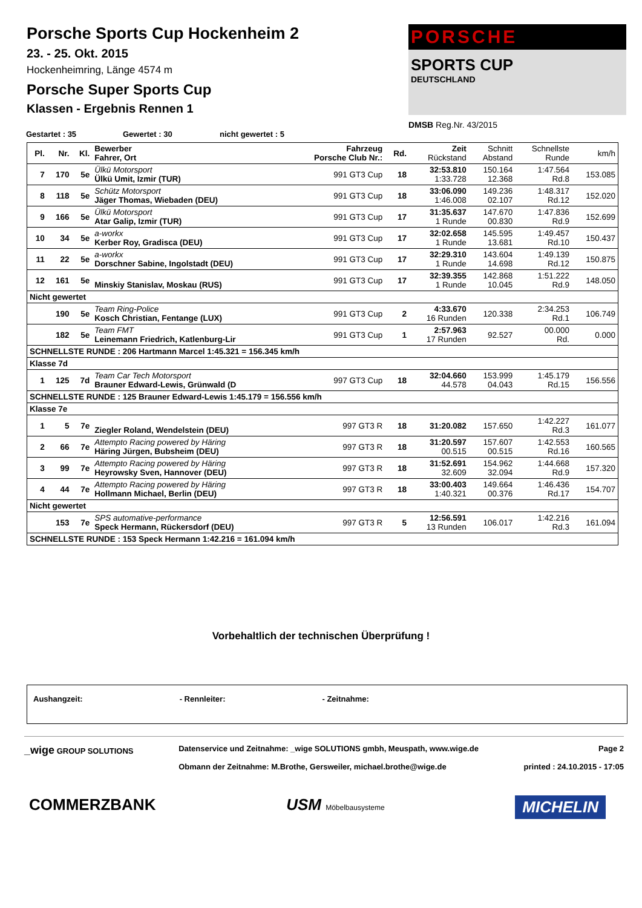Porsche Sports Cup Hockenheim 2
23. - 25. Okt. 2015
Hockenheimring, Länge 4574 m
Porsche Super Sports Cup
Klassen - Ergebnis Rennen 1
PORSCHE
SPORTS CUP
DEUTSCHLAND
DMSB Reg.Nr. 43/2015
Gestartet : 35 Gewertet : 30 nicht gewertet : 5
| Pl. | Nr. | Kl. | Bewerber Fahrer, Ort | Fahrzeug Porsche Club Nr.: | Rd. | Zeit Rückstand | Schnitt Abstand | Schnellste Runde | km/h |
| --- | --- | --- | --- | --- | --- | --- | --- | --- | --- |
| 7 | 170 | 5e | Ülkü Motorsport Ülkü Umit, Izmir (TUR) | 991 GT3 Cup | 18 | 32:53.810 1:33.728 | 150.164 12.368 | 1:47.564 Rd.8 | 153.085 |
| 8 | 118 | 5e | Schütz Motorsport Jäger Thomas, Wiebaden (DEU) | 991 GT3 Cup | 18 | 33:06.090 1:46.008 | 149.236 02.107 | 1:48.317 Rd.12 | 152.020 |
| 9 | 166 | 5e | Ülkü Motorsport Atar Galip, Izmir (TUR) | 991 GT3 Cup | 17 | 31:35.637 1 Runde | 147.670 00.830 | 1:47.836 Rd.9 | 152.699 |
| 10 | 34 | 5e | a-workx Kerber Roy, Gradisca (DEU) | 991 GT3 Cup | 17 | 32:02.658 1 Runde | 145.595 13.681 | 1:49.457 Rd.10 | 150.437 |
| 11 | 22 | 5e | a-workx Dorschner Sabine, Ingolstadt (DEU) | 991 GT3 Cup | 17 | 32:29.310 1 Runde | 143.604 14.698 | 1:49.139 Rd.12 | 150.875 |
| 12 | 161 | 5e | Minskiy Stanislav, Moskau (RUS) | 991 GT3 Cup | 17 | 32:39.355 1 Runde | 142.868 10.045 | 1:51.222 Rd.9 | 148.050 |
| Nicht gewertet | | | | | | | | | |
| | 190 | 5e | Team Ring-Police Kosch Christian, Fentange (LUX) | 991 GT3 Cup | 2 | 4:33.670 16 Runden | 120.338 | 2:34.253 Rd.1 | 106.749 |
| | 182 | 5e | Team FMT Leinemann Friedrich, Katlenburg-Lir | 991 GT3 Cup | 1 | 2:57.963 17 Runden | 92.527 | 00.000 Rd. | 0.000 |
| SCHNELLSTE RUNDE : 206 Hartmann Marcel 1:45.321 = 156.345 km/h | | | | | | | | | |
| Klasse 7d | | | | | | | | | |
| 1 | 125 | 7d | Team Car Tech Motorsport Brauner Edward-Lewis, Grünwald (D | 997 GT3 Cup | 18 | 32:04.660 44.578 | 153.999 04.043 | 1:45.179 Rd.15 | 156.556 |
| SCHNELLSTE RUNDE : 125 Brauner Edward-Lewis 1:45.179 = 156.556 km/h | | | | | | | | | |
| Klasse 7e | | | | | | | | | |
| 1 | 5 | 7e | Ziegler Roland, Wendelstein (DEU) | 997 GT3 R | 18 | 31:20.082 | 157.650 | 1:42.227 Rd.3 | 161.077 |
| 2 | 66 | 7e | Attempto Racing powered by Häring Häring Jürgen, Bubsheim (DEU) | 997 GT3 R | 18 | 31:20.597 00.515 | 157.607 00.515 | 1:42.553 Rd.16 | 160.565 |
| 3 | 99 | 7e | Attempto Racing powered by Häring Heyrowsky Sven, Hannover (DEU) | 997 GT3 R | 18 | 31:52.691 32.609 | 154.962 32.094 | 1:44.668 Rd.9 | 157.320 |
| 4 | 44 | 7e | Attempto Racing powered by Häring Hollmann Michael, Berlin (DEU) | 997 GT3 R | 18 | 33:00.403 1:40.321 | 149.664 00.376 | 1:46.436 Rd.17 | 154.707 |
| Nicht gewertet | | | | | | | | | |
| | 153 | 7e | SPS automative-performance Speck Hermann, Rückersdorf (DEU) | 997 GT3 R | 5 | 12:56.591 13 Runden | 106.017 | 1:42.216 Rd.3 | 161.094 |
| SCHNELLSTE RUNDE : 153 Speck Hermann 1:42.216 = 161.094 km/h | | | | | | | | | |
Vorbehaltlich der technischen Überprüfung !
Aushangzeit: - Rennleiter: - Zeitnahme:
_wige GROUP SOLUTIONS Datenservice und Zeitnahme: _wige SOLUTIONS gmbh, Meuspath, www.wige.de
Obmann der Zeitnahme: M.Brothe, Gersweiler, michael.brothe@wige.de
Page 2
printed : 24.10.2015 - 17:05
COMMERZBANK USM Möbelbausysteme MICHELIN